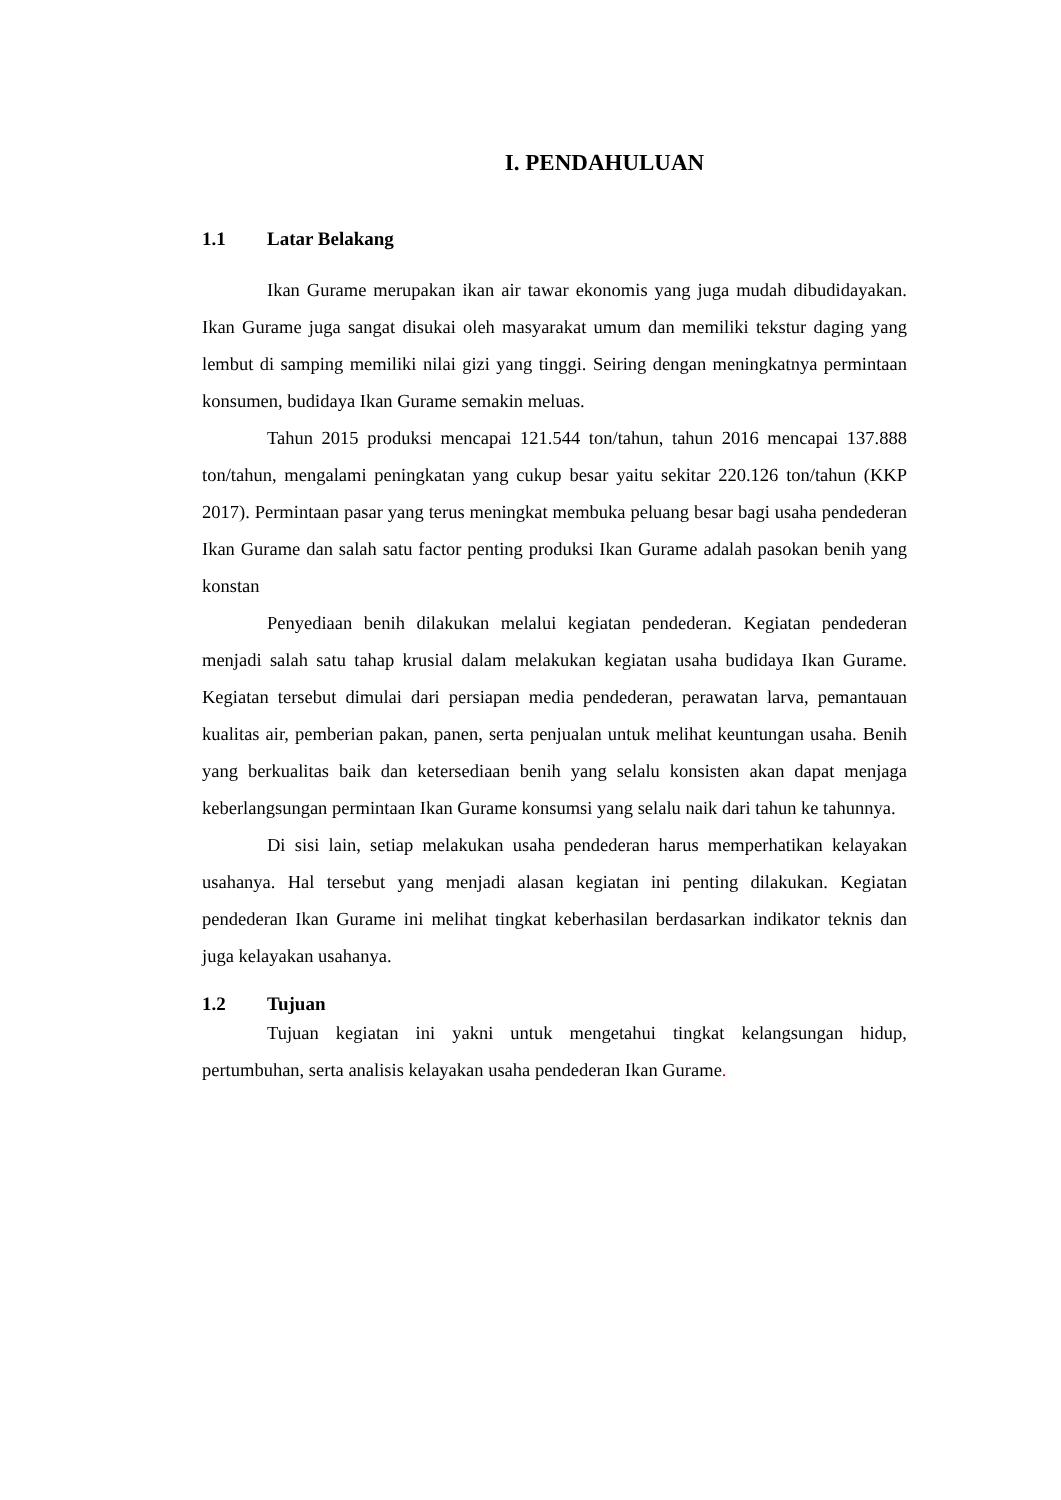I. PENDAHULUAN
1.1 Latar Belakang
Ikan Gurame merupakan ikan air tawar ekonomis yang juga mudah dibudidayakan. Ikan Gurame juga sangat disukai oleh masyarakat umum dan memiliki tekstur daging yang lembut di samping memiliki nilai gizi yang tinggi. Seiring dengan meningkatnya permintaan konsumen, budidaya Ikan Gurame semakin meluas.
Tahun 2015 produksi mencapai 121.544 ton/tahun, tahun 2016 mencapai 137.888 ton/tahun, mengalami peningkatan yang cukup besar yaitu sekitar 220.126 ton/tahun (KKP 2017). Permintaan pasar yang terus meningkat membuka peluang besar bagi usaha pendederan Ikan Gurame dan salah satu factor penting produksi Ikan Gurame adalah pasokan benih yang konstan
Penyediaan benih dilakukan melalui kegiatan pendederan. Kegiatan pendederan menjadi salah satu tahap krusial dalam melakukan kegiatan usaha budidaya Ikan Gurame. Kegiatan tersebut dimulai dari persiapan media pendederan, perawatan larva, pemantauan kualitas air, pemberian pakan, panen, serta penjualan untuk melihat keuntungan usaha. Benih yang berkualitas baik dan ketersediaan benih yang selalu konsisten akan dapat menjaga keberlangsungan permintaan Ikan Gurame konsumsi yang selalu naik dari tahun ke tahunnya.
Di sisi lain, setiap melakukan usaha pendederan harus memperhatikan kelayakan usahanya. Hal tersebut yang menjadi alasan kegiatan ini penting dilakukan. Kegiatan pendederan Ikan Gurame ini melihat tingkat keberhasilan berdasarkan indikator teknis dan juga kelayakan usahanya.
1.2 Tujuan
Tujuan kegiatan ini yakni untuk mengetahui tingkat kelangsungan hidup, pertumbuhan, serta analisis kelayakan usaha pendederan Ikan Gurame.